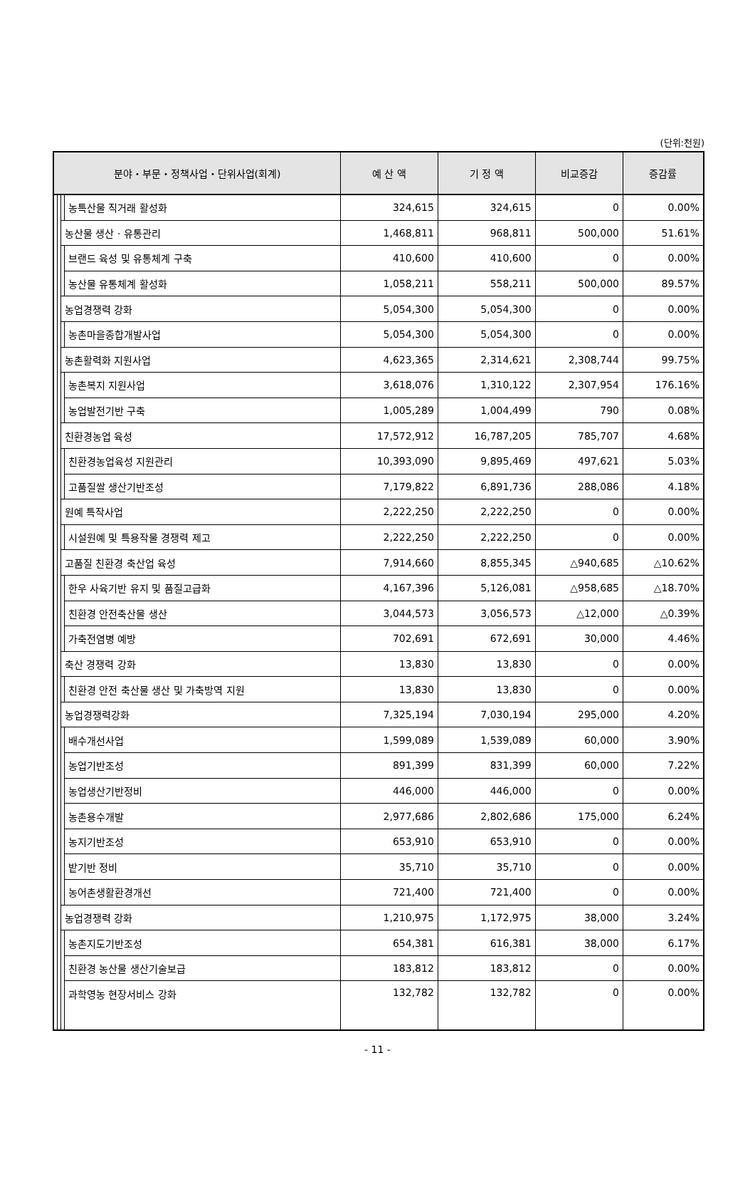(단위:천원)
| 분야・부문・정책사업・단위사업(회계) | | | | 예 산 액 | 기 정 액 | 비교증감 | 증감률 |
| --- | --- | --- | --- | --- | --- | --- | --- |
| | | | 농특산물 직거래 활성화 | 324,615 | 324,615 | 0 | 0.00% |
| | | 농산물 생산 · 유통관리 | | 1,468,811 | 968,811 | 500,000 | 51.61% |
| | | | 브랜드 육성 및 유통체계 구축 | 410,600 | 410,600 | 0 | 0.00% |
| | | | 농산물 유통체계 활성화 | 1,058,211 | 558,211 | 500,000 | 89.57% |
| | | 농업경쟁력 강화 | | 5,054,300 | 5,054,300 | 0 | 0.00% |
| | | | 농촌마을종합개발사업 | 5,054,300 | 5,054,300 | 0 | 0.00% |
| | | 농촌활력화 지원사업 | | 4,623,365 | 2,314,621 | 2,308,744 | 99.75% |
| | | | 농촌복지 지원사업 | 3,618,076 | 1,310,122 | 2,307,954 | 176.16% |
| | | | 농업발전기반 구축 | 1,005,289 | 1,004,499 | 790 | 0.08% |
| | | 친환경농업 육성 | | 17,572,912 | 16,787,205 | 785,707 | 4.68% |
| | | | 친환경농업육성 지원관리 | 10,393,090 | 9,895,469 | 497,621 | 5.03% |
| | | | 고품질쌀 생산기반조성 | 7,179,822 | 6,891,736 | 288,086 | 4.18% |
| | | 원예 특작사업 | | 2,222,250 | 2,222,250 | 0 | 0.00% |
| | | | 시설원예 및 특용작물 경쟁력 제고 | 2,222,250 | 2,222,250 | 0 | 0.00% |
| | | 고품질 친환경 축산업 육성 | | 7,914,660 | 8,855,345 | △940,685 | △10.62% |
| | | | 한우 사육기반 유지 및 품질고급화 | 4,167,396 | 5,126,081 | △958,685 | △18.70% |
| | | | 친환경 안전축산물 생산 | 3,044,573 | 3,056,573 | △12,000 | △0.39% |
| | | | 가축전염병 예방 | 702,691 | 672,691 | 30,000 | 4.46% |
| | | 축산 경쟁력 강화 | | 13,830 | 13,830 | 0 | 0.00% |
| | | | 친환경 안전 축산물 생산 및 가축방역 지원 | 13,830 | 13,830 | 0 | 0.00% |
| | | 농업경쟁력강화 | | 7,325,194 | 7,030,194 | 295,000 | 4.20% |
| | | | 배수개선사업 | 1,599,089 | 1,539,089 | 60,000 | 3.90% |
| | | | 농업기반조성 | 891,399 | 831,399 | 60,000 | 7.22% |
| | | | 농업생산기반정비 | 446,000 | 446,000 | 0 | 0.00% |
| | | | 농촌용수개발 | 2,977,686 | 2,802,686 | 175,000 | 6.24% |
| | | | 농지기반조성 | 653,910 | 653,910 | 0 | 0.00% |
| | | | 밭기반 정비 | 35,710 | 35,710 | 0 | 0.00% |
| | | | 농어촌생활환경개선 | 721,400 | 721,400 | 0 | 0.00% |
| | | 농업경쟁력 강화 | | 1,210,975 | 1,172,975 | 38,000 | 3.24% |
| | | | 농촌지도기반조성 | 654,381 | 616,381 | 38,000 | 6.17% |
| | | | 친환경 농산물 생산기술보급 | 183,812 | 183,812 | 0 | 0.00% |
| | | | 과학영농 현장서비스 강화 | 132,782 | 132,782 | 0 | 0.00% |
- 11 -